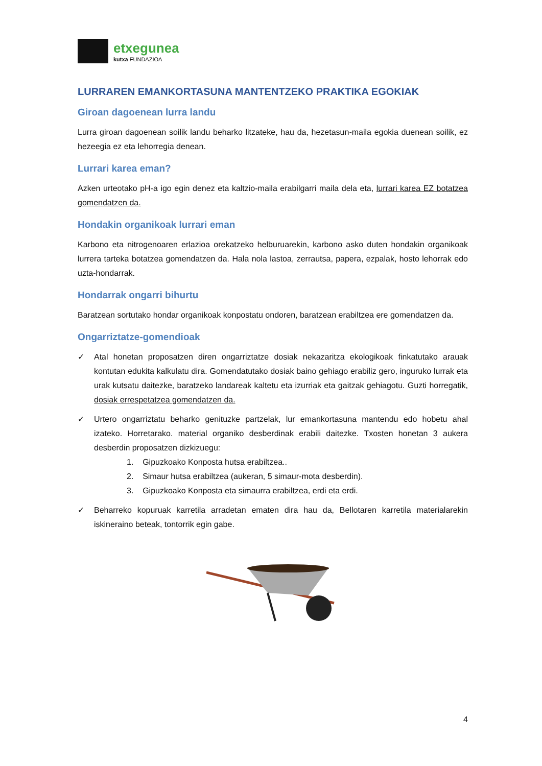etxegunea
kutxa FUNDAZIOA
LURRAREN EMANKORTASUNA MANTENTZEKO PRAKTIKA EGOKIAK
Giroan dagoenean lurra landu
Lurra giroan dagoenean soilik landu beharko litzateke, hau da, hezetasun-maila egokia duenean soilik, ez hezeegia ez eta lehorregia denean.
Lurrari karea eman?
Azken urteotako pH-a igo egin denez eta kaltzio-maila erabilgarri maila dela eta, lurrari karea EZ botatzea gomendatzen da.
Hondakin organikoak lurrari eman
Karbono eta nitrogenoaren erlazioa orekatzeko helburuarekin, karbono asko duten hondakin organikoak lurrera tarteka botatzea gomendatzen da. Hala nola lastoa, zerrautsa, papera, ezpalak, hosto lehorrak edo uzta-hondarrak.
Hondarrak ongarri bihurtu
Baratzean sortutako hondar organikoak konpostatu ondoren, baratzean erabiltzea ere gomendatzen da.
Ongarriztatze-gomendioak
✓ Atal honetan proposatzen diren ongarriztatze dosiak nekazaritza ekologikoak finkatutako arauak kontutan edukita kalkulatu dira. Gomendatutako dosiak baino gehiago erabiliz gero, inguruko lurrak eta urak kutsatu daitezke, baratzeko landareak kaltetu eta izurriak eta gaitzak gehiagotu. Guzti horregatik, dosiak errespetatzea gomendatzen da.
✓ Urtero ongarriztatu beharko genituzke partzelak, lur emankortasuna mantendu edo hobetu ahal izateko. Horretarako. material organiko desberdinak erabili daitezke. Txosten honetan 3 aukera desberdin proposatzen dizkizuegu:
1. Gipuzkoako Konposta hutsa erabiltzea..
2. Simaur hutsa erabiltzea (aukeran, 5 simaur-mota desberdin).
3. Gipuzkoako Konposta eta simaurra erabiltzea, erdi eta erdi.
✓ Beharreko kopuruak karretila arradetan ematen dira hau da, Bellotaren karretila materialarekin iskineraino beteak, tontorrik egin gabe.
4